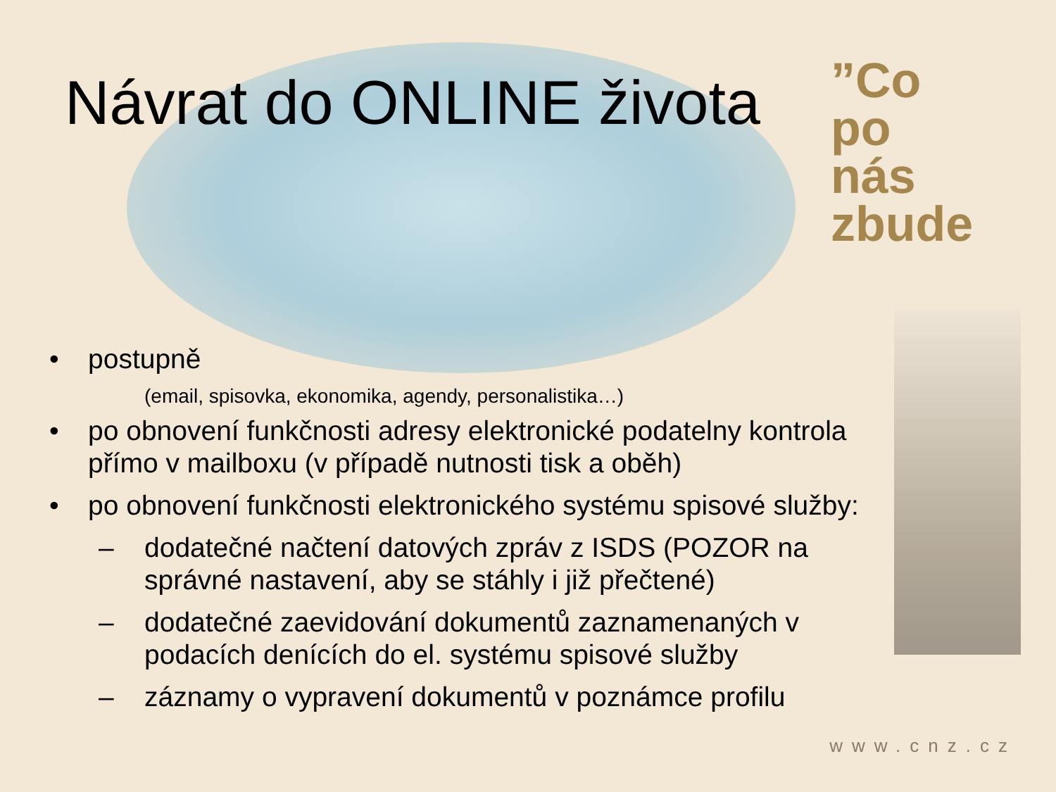”Co
po
nás zbude
Návrat do ONLINE života
• postupně
(email, spisovka, ekonomika, agendy, personalistika…)
• po obnovení funkčnosti adresy elektronické podatelny kontrola přímo v mailboxu (v případě nutnosti tisk a oběh)
• po obnovení funkčnosti elektronického systému spisové služby:
– dodatečné načtení datových zpráv z ISDS (POZOR na správné nastavení, aby se stáhly i již přečtené)
– dodatečné zaevidování dokumentů zaznamenaných v podacích denících do el. systému spisové služby
– záznamy o vypravení dokumentů v poznámce profilu
www.cnz.cz